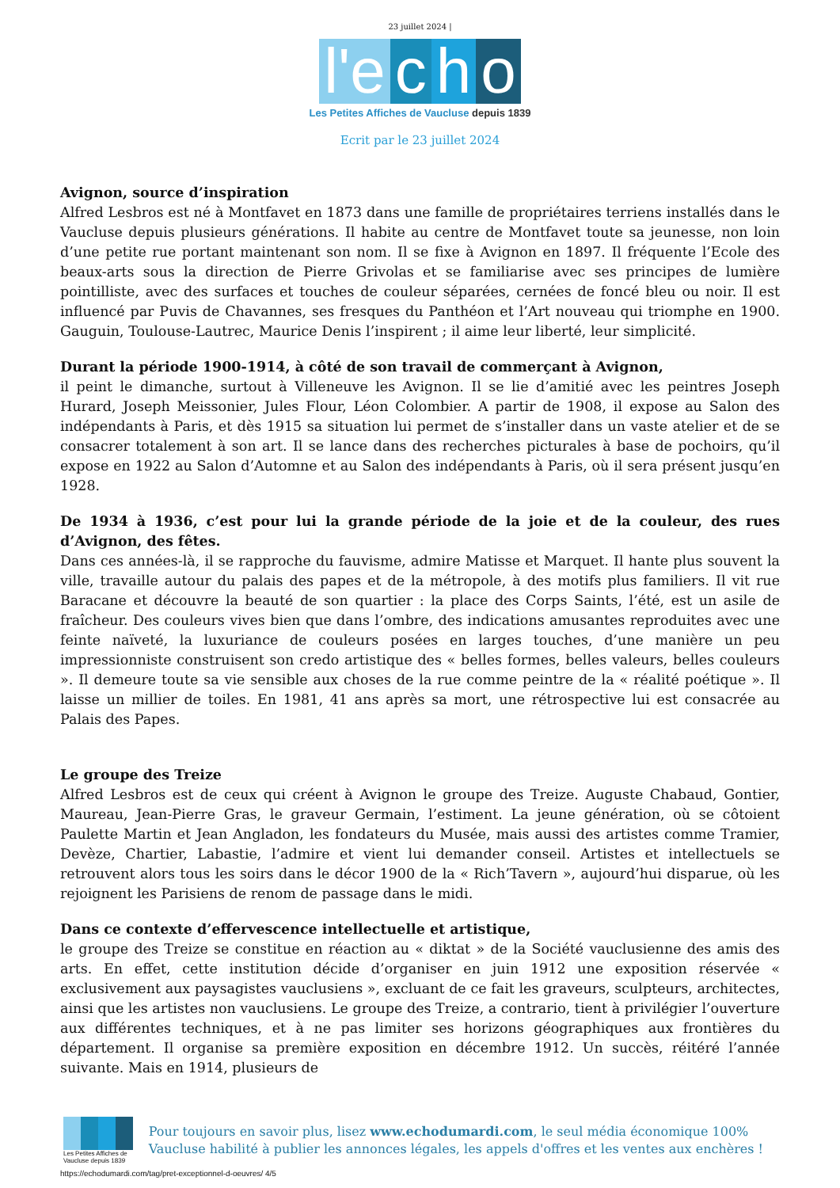23 juillet 2024 |
l'e c h o
Les Petites Affiches de Vaucluse depuis 1839
Ecrit par le 23 juillet 2024
Avignon, source d’inspiration
Alfred Lesbros est né à Montfavet en 1873 dans une famille de propriétaires terriens installés dans le Vaucluse depuis plusieurs générations. Il habite au centre de Montfavet toute sa jeunesse, non loin d’une petite rue portant maintenant son nom. Il se fixe à Avignon en 1897. Il fréquente l’Ecole des beaux-arts sous la direction de Pierre Grivolas et se familiarise avec ses principes de lumière pointilliste, avec des surfaces et touches de couleur séparées, cernées de foncé bleu ou noir. Il est influencé par Puvis de Chavannes, ses fresques du Panthéon et l’Art nouveau qui triomphe en 1900. Gauguin, Toulouse-Lautrec, Maurice Denis l’inspirent ; il aime leur liberté, leur simplicité.
Durant la période 1900-1914, à côté de son travail de commerçant à Avignon,
il peint le dimanche, surtout à Villeneuve les Avignon. Il se lie d’amitié avec les peintres Joseph Hurard, Joseph Meissonier, Jules Flour, Léon Colombier. A partir de 1908, il expose au Salon des indépendants à Paris, et dès 1915 sa situation lui permet de s’installer dans un vaste atelier et de se consacrer totalement à son art. Il se lance dans des recherches picturales à base de pochoirs, qu’il expose en 1922 au Salon d’Automne et au Salon des indépendants à Paris, où il sera présent jusqu’en 1928.
De 1934 à 1936, c’est pour lui la grande période de la joie et de la couleur, des rues d’Avignon, des fêtes.
Dans ces années-là, il se rapproche du fauvisme, admire Matisse et Marquet. Il hante plus souvent la ville, travaille autour du palais des papes et de la métropole, à des motifs plus familiers. Il vit rue Baracane et découvre la beauté de son quartier : la place des Corps Saints, l’été, est un asile de fraîcheur. Des couleurs vives bien que dans l’ombre, des indications amusantes reproduites avec une feinte naïveté, la luxuriance de couleurs posées en larges touches, d’une manière un peu impressionniste construisent son credo artistique des « belles formes, belles valeurs, belles couleurs ». Il demeure toute sa vie sensible aux choses de la rue comme peintre de la « réalité poétique ». Il laisse un millier de toiles. En 1981, 41 ans après sa mort, une rétrospective lui est consacrée au Palais des Papes.
Le groupe des Treize
Alfred Lesbros est de ceux qui créent à Avignon le groupe des Treize. Auguste Chabaud, Gontier, Maureau, Jean-Pierre Gras, le graveur Germain, l’estiment. La jeune génération, où se côtoient Paulette Martin et Jean Angladon, les fondateurs du Musée, mais aussi des artistes comme Tramier, Devèze, Chartier, Labastie, l’admire et vient lui demander conseil. Artistes et intellectuels se retrouvent alors tous les soirs dans le décor 1900 de la « Rich’Tavern », aujourd’hui disparue, où les rejoignent les Parisiens de renom de passage dans le midi.
Dans ce contexte d’effervescence intellectuelle et artistique,
le groupe des Treize se constitue en réaction au « diktat » de la Société vauclusienne des amis des arts. En effet, cette institution décide d’organiser en juin 1912 une exposition réservée « exclusivement aux paysagistes vauclusiens », excluant de ce fait les graveurs, sculpteurs, architectes, ainsi que les artistes non vauclusiens. Le groupe des Treize, a contrario, tient à privilégier l’ouverture aux différentes techniques, et à ne pas limiter ses horizons géographiques aux frontières du département. Il organise sa première exposition en décembre 1912. Un succès, réitéré l’année suivante. Mais en 1914, plusieurs de
Les Petites Affiches de Vaucluse depuis 1839
Pour toujours en savoir plus, lisez www.echodumardi.com, le seul média économique 100% Vaucluse habilité à publier les annonces légales, les appels d'offres et les ventes aux enchères !
https://echodumardi.com/tag/pret-exceptionnel-d-oeuvres/ 4/5